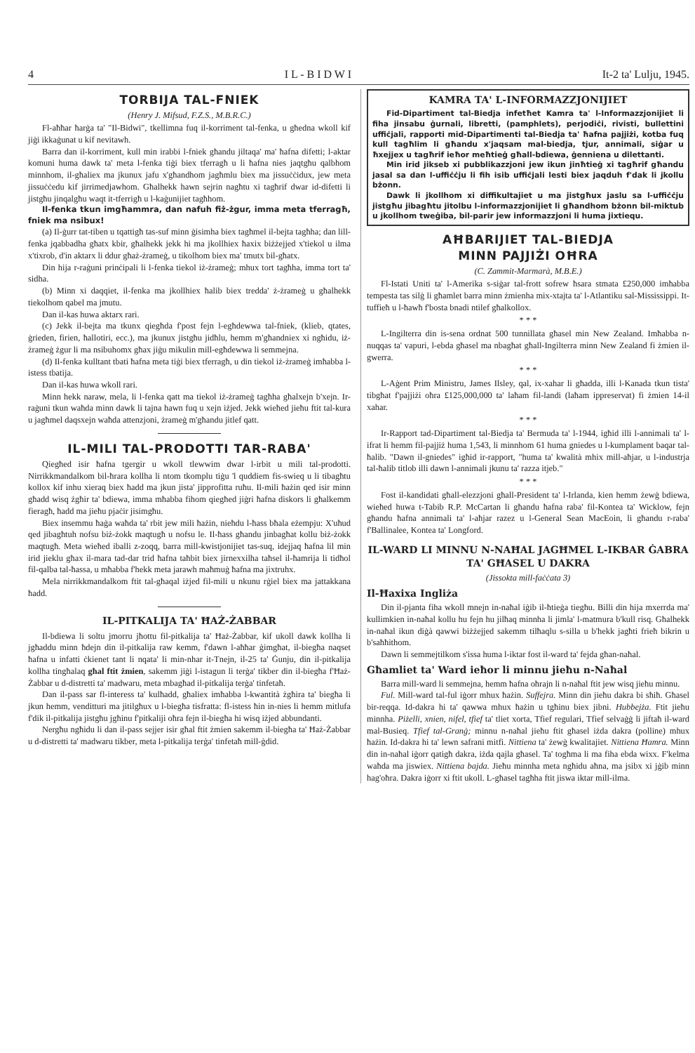4 I L - B I D W I It-2 ta' Lulju, 1945.
TORBIJA TAL-FNIEK
(Henry J. Mifsud, F.Z.S., M.B.R.C.)
Fl-aħħar ħarġa ta' "Il-Bidwi", tkellimna fuq il-korriment tal-fenka, u għedna wkoll kif jiġi ikkaġunat u kif nevitawh.
Barra dan il-korriment, kull min irabbi l-fniek għandu jiltaqa' ma' ħafna difetti; l-aktar komuni huma dawk ta' meta l-fenka tiġi biex tferragħ u li ħafna nies jaqtgħu qalbhom minnhom, il-għaliex ma jkunux jafu x'għandhom jagħmlu biex ma jissuċċidux, jew meta jissuċċedu kif jirrimedjawhom. Għalhekk hawn sejrin nagħtu xi tagħrif dwar id-difetti li jistgħu jinqalgħu waqt it-tferrigħ u l-kaġunijiet tagħhom.
Il-fenka tkun imgħammra, dan nafuh fiż-żgur, imma meta tferragħ, fniek ma nsibux!
(a) Il-ġurr tat-tiben u tqattigħ tas-suf minn ġisimha biex tagħmel il-bejta tagħha; dan lill-fenka jqabbadha għatx kbir, għalhekk jekk hi ma jkollhiex ħaxix biżżejjed x'tiekol u ilma x'tixrob, d'in aktarx li ddur għaż-żrameġ, u tikolhom biex ma' tmutx bil-għatx.
Din hija r-raġuni prinċipali li l-fenka tiekol iż-żrameġ; mhux tort tagħha, imma tort ta' sidha.
(b) Minn xi daqqiet, il-fenka ma jkollhiex ħalib biex tredda' ż-żrameġ u għalhekk tiekolhom qabel ma jmutu.
Dan il-kas huwa aktarx rari.
(c) Jekk il-bejta ma tkunx qiegħda f'post fejn l-egħdewwa tal-fniek, (klieb, qtates, ġrieden, firien, ħallotiri, ecc.), ma jkunux jistgħu jidħlu, hemm m'għandniex xi ngħidu, iż-żrameġ żgur li ma nsibuhomx għax jiġu mikulin mill-egħdewwa li semmejna.
(d) Il-fenka kulltant tbati ħafna meta tiġi biex tferragħ, u din tiekol iż-żrameġ imħabba l-istess tbatija.
Dan il-kas huwa wkoll rari.
Minn hekk naraw, mela, li l-fenka qatt ma tiekol iż-żrameġ tagħha għalxejn b'xejn. Ir-raġuni tkun waħda minn dawk li tajna hawn fuq u xejn iżjed. Jekk wieħed jieħu ftit tal-kura u jagħmel daqsxejn waħda attenzjoni, żrameġ m'għandu jitlef qatt.
IL-MILI TAL-PRODOTTI TAR-RABA'
Qiegħed isir ħafna tgergir u wkoll tlewwim dwar l-irbit u mili tal-prodotti. Nirrikkmandalkom bil-ħrara kollha li ntom tkomplu tiġu 'l quddiem fis-swieq u li tibagħtu kollox kif inhu xieraq biex ħadd ma jkun jista' jipprofitta ruħu. Il-mili ħażin qed isir minn għadd wisq żgħir ta' bdiewa, imma mħabba fihom qiegħed jiġri ħafna diskors li għalkemm fieragħ, ħadd ma jieħu pjaċir jisimgħu.
Biex insemmu ħaġa waħda ta' rbit jew mili ħażin, nieħdu l-ħass bħala eżempju: X'uħud qed jibagħtuh nofsu biż-żokk maqtugħ u nofsu le. Il-ħass għandu jinbagħat kollu biż-żokk maqtugħ. Meta wieħed iballi z-zoqq, barra mill-kwistjonijiet tas-suq, idejjaq ħafna lil min irid jieklu għax il-mara tad-dar trid ħafna taħbit biex jirnexxilha taħsel il-ħamrija li tidħol fil-qalba tal-ħassa, u mħabba f'hekk meta jarawh maħmuġ ħafna ma jixtruhx.
Mela nirrikkmandalkom ftit tal-għaqal iżjed fil-mili u nkunu rġiel biex ma jattakkana ħadd.
IL-PITKALIJA TA' ĦAŻ-ŻABBAR
Il-bdiewa li soltu jmorru jħottu fil-pitkalija ta' Ħaż-Żabbar, kif ukoll dawk kollha li jgħaddu minn ħdejn din il-pitkalija raw kemm, f'dawn l-aħħar ġimgħat, il-biegħa naqset ħafna u infatti ċkienet tant li nqata' li min-nhar it-Tnejn, il-25 ta' Ġunju, din il-pitkalija kollha tingħalaq għal ftit żmien, sakemm jiġi l-istagun li terġa' tikber din il-biegħa f'Ħaż-Żabbar u d-distretti ta' madwaru, meta mbagħad il-pitkalija terġa' tinfetaħ.
Dan il-pass sar fl-interess ta' kulħadd, għaliex imħabba l-kwantità żgħira ta' biegħa li jkun hemm, venditturi ma jitilgħux u l-biegħa tisfratta: fl-istess ħin in-nies li hemm mitlufa f'dik il-pitkalija jistgħu jgħinu f'pitkaliji oħra fejn il-biegħa hi wisq iżjed abbundanti.
Nergħu ngħidu li dan il-pass sejjer isir għal ftit żmien sakemm il-biegħa ta' Ħaż-Żabbar u d-distretti ta' madwaru tikber, meta l-pitkalija terġa' tinfetaħ mill-ġdid.
KAMRA TA' L-INFORMAZZJONIJIET
Fid-Dipartiment tal-Biedja infetħet Kamra ta' l-Informazzjonijiet li fiha jinsabu ġurnali, libretti, (pamphlets), perjodiċi, rivisti, bullettini uffiċjali, rapporti mid-Dipartimenti tal-Biedja ta' ħafna pajjiżi, kotba fuq kull tagħlim li għandu x'jaqsam mal-biedja, tjur, annimali, siġar u ħxejjex u tagħrif ieħor meħtieġ għall-bdiewa, ġenniena u dilettanti.
Min irid jikseb xi pubblikazzjoni jew ikun jinħtieġ xi tagħrif għandu jasal sa dan l-uffiċċju li fih isib uffiċjali lesti biex jaqduh f'dak li jkollu bżonn.
Dawk li jkollhom xi diffikultajiet u ma jistgħux jaslu sa l-uffiċċju jistgħu jibagħtu jitolbu l-informazzjonijiet li għandhom bżonn bil-miktub u jkollhom tweġiba, bil-parir jew informazzjoni li huma jixtiequ.
AĦBARIJIET TAL-BIEDJA
MINN PAJJIŻI OĦRA
(C. Zammit-Marmarà, M.B.E.)
Fl-Istati Uniti ta' l-Amerika s-siġar tal-frott sofrew ħsara stmata £250,000 imħabba tempesta tas silġ li għamlet barra minn żmienha mix-xtajta ta' l-Atlantiku sal-Mississippi. It-tuffieħ u l-ħawħ f'bosta bnadi ntilef għalkollox.
* * *
L-Ingilterra din is-sena ordnat 500 tunnillata għasel min New Zealand. Imħabba n-nuqqas ta' vapuri, l-ebda għasel ma nbagħat għall-Ingilterra minn New Zealand fi żmien il-gwerra.
* * *
L-Aġent Prim Ministru, James Ilsley, qal, ix-xahar li għadda, illi l-Kanada tkun tista' tibgħat f'pajjiżi oħra £125,000,000 ta' laħam fil-landi (laħam ippreservat) fi żmien 14-il xahar.
* * *
Ir-Rapport tad-Dipartiment tal-Biedja ta' Bermuda ta' l-1944, igħid illi l-annimali ta' l-ifrat li hemm fil-pajjiż huma 1,543, li minnhom 61 huma gniedes u l-kumplament baqar tal-ħalib. "Dawn il-gniedes" igħid ir-rapport, "huma ta' kwalità mhix mill-aħjar, u l-industrja tal-ħalib titlob illi dawn l-annimali jkunu ta' razza itjeb."
* * *
Fost il-kandidati għall-elezzjoni għall-President ta' l-Irlanda, kien hemm żewġ bdiewa, wieħed huwa t-Tabib R.P. McCartan li għandu ħafna raba' fil-Kontea ta' Wicklow, fejn għandu ħafna annimali ta' l-aħjar razez u l-General Sean MacEoin, li għandu r-raba' f'Ballinalee, Kontea ta' Longford.
IL-WARD LI MINNU N-NAĦAL JAGĦMEL L-IKBAR ĠABRA TA' GĦASEL U DAKRA
(Jissokta mill-faċċata 3)
Il-Ħaxixa Ingliża
Din il-pjanta fiha wkoll mnejn in-naħal iġib il-ħtieġa tiegħu. Billi din hija mxerrda ma' kullimkien in-naħal kollu hu fejn hu jilħaq minnha li jimla' l-matmura b'kull risq. Għalhekk in-naħal ikun diġà qawwi biżżejjed sakemm tilħaqlu s-silla u b'hekk jagħti frieħ bikrin u b'saħħithom.
Dawn li semmejtilkom s'issa huma l-iktar fost il-ward ta' fejda għan-naħal.
Għamliet ta' Ward ieħor li minnu jieħu n-Naħal
Barra mill-ward li semmejna, hemm ħafna oħrajn li n-naħal ftit jew wisq jieħu minnu.
Ful. Mill-ward tal-ful iġorr mhux ħażin. Suffejra. Minn din jieħu dakra bi sħiħ. Għasel bir-reqqa. Id-dakra hi ta' qawwa mhux ħażin u tgħinu biex jibni. Hubbejża. Ftit jieħu minnha. Piżelli, xnien, nifel, tfief ta' tliet xorta, Tfief regulari, Tfief selvaġġ li jiftaħ il-ward mal-Busieq. Tfief tal-Granġ; minnu n-naħal jieħu ftit għasel iżda dakra (polline) mhux ħażin. Id-dakra hi ta' lewn safrani mitfi. Nittiena ta' żewġ kwalitajiet. Nittiena Ħamra. Minn din in-naħal iġorr qatigħ dakra, iżda qajla għasel. Ta' togħma li ma fiha ebda wixx. F'kelma waħda ma jiswiex. Nittiena bajda. Jieħu minnha meta ngħidu aħna, ma jsibx xi jġib minn hag'oħra. Dakra iġorr xi ftit ukoll. L-għasel tagħha ftit jiswa iktar mill-ilma.